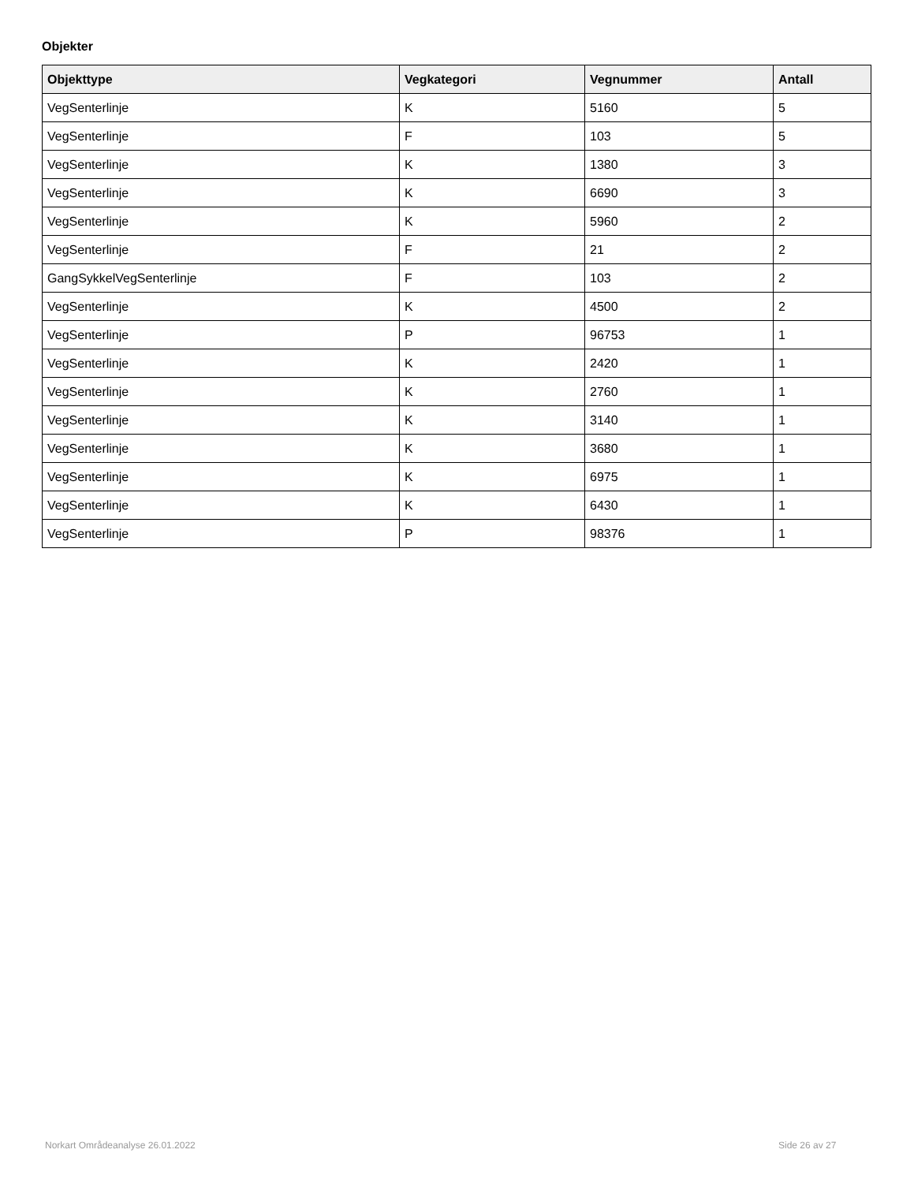Objekter
| Objekttype | Vegkategori | Vegnummer | Antall |
| --- | --- | --- | --- |
| VegSenterlinje | K | 5160 | 5 |
| VegSenterlinje | F | 103 | 5 |
| VegSenterlinje | K | 1380 | 3 |
| VegSenterlinje | K | 6690 | 3 |
| VegSenterlinje | K | 5960 | 2 |
| VegSenterlinje | F | 21 | 2 |
| GangSykkelVegSenterlinje | F | 103 | 2 |
| VegSenterlinje | K | 4500 | 2 |
| VegSenterlinje | P | 96753 | 1 |
| VegSenterlinje | K | 2420 | 1 |
| VegSenterlinje | K | 2760 | 1 |
| VegSenterlinje | K | 3140 | 1 |
| VegSenterlinje | K | 3680 | 1 |
| VegSenterlinje | K | 6975 | 1 |
| VegSenterlinje | K | 6430 | 1 |
| VegSenterlinje | P | 98376 | 1 |
Norkart Områdeanalyse 26.01.2022
Side 26 av 27